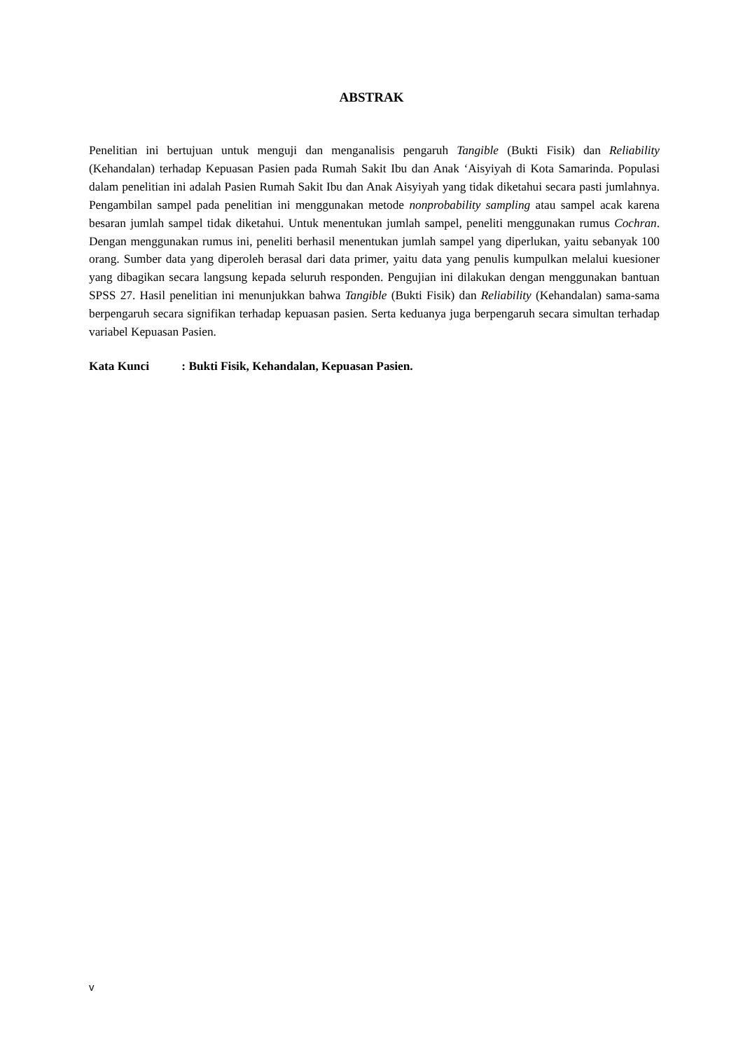ABSTRAK
Penelitian ini bertujuan untuk menguji dan menganalisis pengaruh Tangible (Bukti Fisik) dan Reliability (Kehandalan) terhadap Kepuasan Pasien pada Rumah Sakit Ibu dan Anak ‘Aisyiyah di Kota Samarinda. Populasi dalam penelitian ini adalah Pasien Rumah Sakit Ibu dan Anak Aisyiyah yang tidak diketahui secara pasti jumlahnya. Pengambilan sampel pada penelitian ini menggunakan metode nonprobability sampling atau sampel acak karena besaran jumlah sampel tidak diketahui. Untuk menentukan jumlah sampel, peneliti menggunakan rumus Cochran. Dengan menggunakan rumus ini, peneliti berhasil menentukan jumlah sampel yang diperlukan, yaitu sebanyak 100 orang. Sumber data yang diperoleh berasal dari data primer, yaitu data yang penulis kumpulkan melalui kuesioner yang dibagikan secara langsung kepada seluruh responden. Pengujian ini dilakukan dengan menggunakan bantuan SPSS 27. Hasil penelitian ini menunjukkan bahwa Tangible (Bukti Fisik) dan Reliability (Kehandalan) sama-sama berpengaruh secara signifikan terhadap kepuasan pasien. Serta keduanya juga berpengaruh secara simultan terhadap variabel Kepuasan Pasien.
Kata Kunci : Bukti Fisik, Kehandalan, Kepuasan Pasien.
v